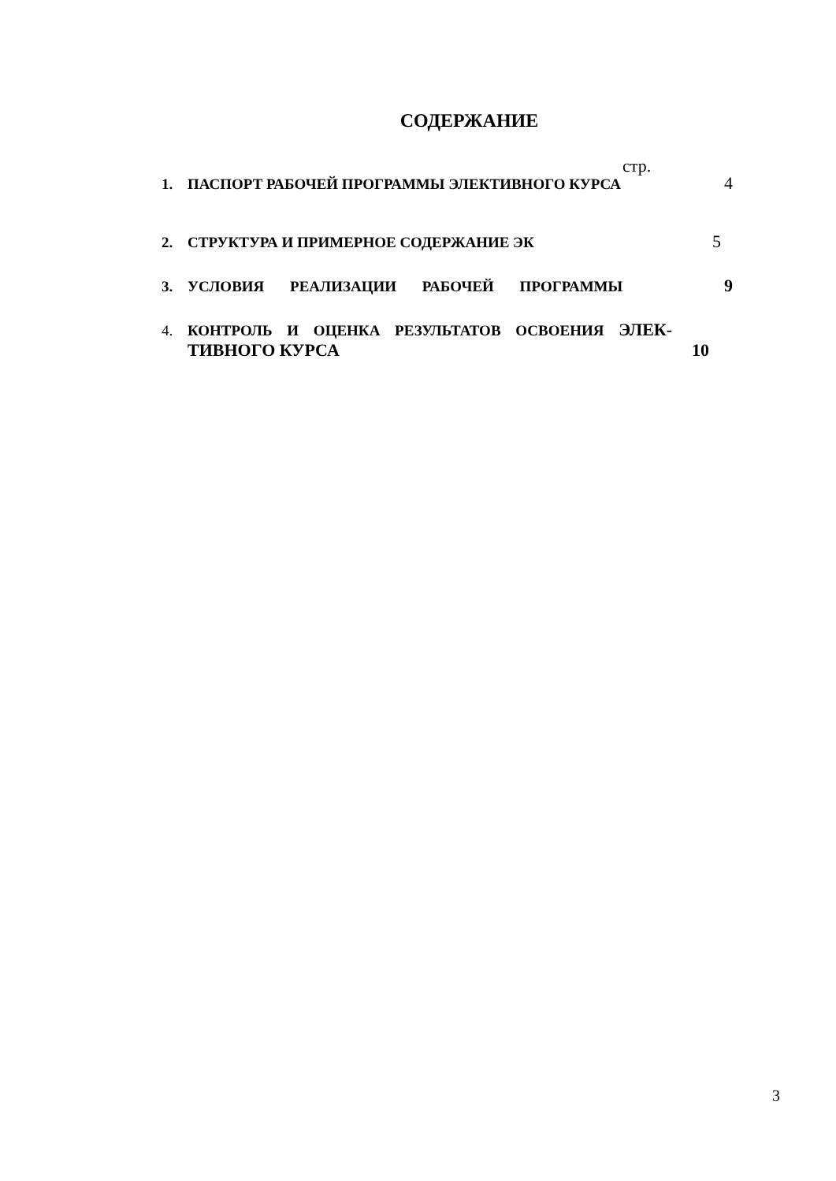СОДЕРЖАНИЕ
стр.
1. ПАСПОРТ РАБОЧЕЙ ПРОГРАММЫ ЭЛЕКТИВНОГО КУРСА 4
2. СТРУКТУРА И ПРИМЕРНОЕ СОДЕРЖАНИЕ ЭК 5
3. УСЛОВИЯ РЕАЛИЗАЦИИ РАБОЧЕЙ ПРОГРАММЫ 9
4. КОНТРОЛЬ И ОЦЕНКА РЕЗУЛЬТАТОВ ОСВОЕНИЯ ЭЛЕК-
ТИВНОГО КУРСА 10
3